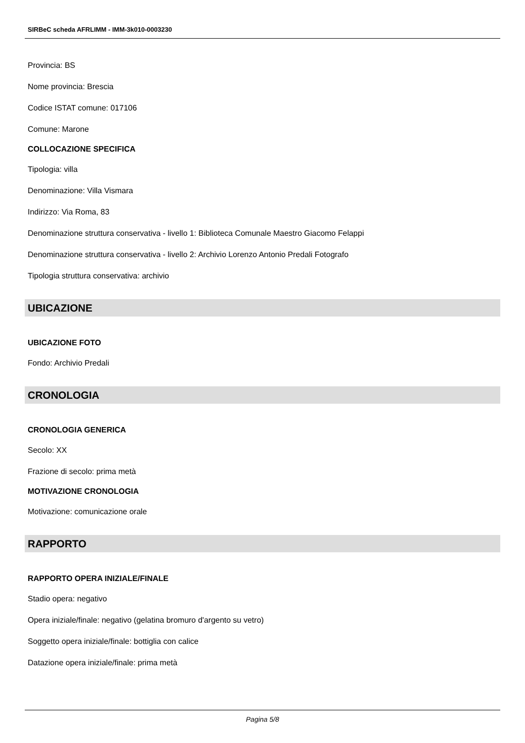SIRBeC scheda AFRLIMM - IMM-3k010-0003230
Provincia: BS
Nome provincia: Brescia
Codice ISTAT comune: 017106
Comune: Marone
COLLOCAZIONE SPECIFICA
Tipologia: villa
Denominazione: Villa Vismara
Indirizzo: Via Roma, 83
Denominazione struttura conservativa - livello 1: Biblioteca Comunale Maestro Giacomo Felappi
Denominazione struttura conservativa - livello 2: Archivio Lorenzo Antonio Predali Fotografo
Tipologia struttura conservativa: archivio
UBICAZIONE
UBICAZIONE FOTO
Fondo: Archivio Predali
CRONOLOGIA
CRONOLOGIA GENERICA
Secolo: XX
Frazione di secolo: prima metà
MOTIVAZIONE CRONOLOGIA
Motivazione: comunicazione orale
RAPPORTO
RAPPORTO OPERA INIZIALE/FINALE
Stadio opera: negativo
Opera iniziale/finale: negativo (gelatina bromuro d'argento su vetro)
Soggetto opera iniziale/finale: bottiglia con calice
Datazione opera iniziale/finale: prima metà
Pagina 5/8